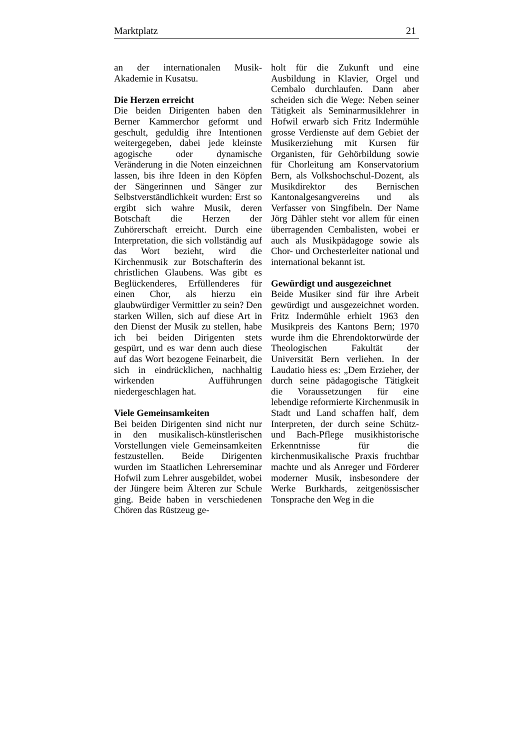Marktplatz 21
an der internationalen Musik-Akademie in Kusatsu.
Die Herzen erreicht
Die beiden Dirigenten haben den Berner Kammerchor geformt und geschult, geduldig ihre Intentionen weitergegeben, dabei jede kleinste agogische oder dynamische Veränderung in die Noten einzeichnen lassen, bis ihre Ideen in den Köpfen der Sängerinnen und Sänger zur Selbstverständlichkeit wurden: Erst so ergibt sich wahre Musik, deren Botschaft die Herzen der Zuhörerschaft erreicht. Durch eine Interpretation, die sich vollständig auf das Wort bezieht, wird die Kirchenmusik zur Botschafterin des christlichen Glaubens. Was gibt es Beglückenderes, Erfüllenderes für einen Chor, als hierzu ein glaubwürdiger Vermittler zu sein? Den starken Willen, sich auf diese Art in den Dienst der Musik zu stellen, habe ich bei beiden Dirigenten stets gespürt, und es war denn auch diese auf das Wort bezogene Feinarbeit, die sich in eindrücklichen, nachhaltig wirkenden Aufführungen niedergeschlagen hat.
Viele Gemeinsamkeiten
Bei beiden Dirigenten sind nicht nur in den musikalisch-künstlerischen Vorstellungen viele Gemeinsamkeiten festzustellen. Beide Dirigenten wurden im Staatlichen Lehrerseminar Hofwil zum Lehrer ausgebildet, wobei der Jüngere beim Älteren zur Schule ging. Beide haben in verschiedenen Chören das Rüstzeug ge-
holt für die Zukunft und eine Ausbildung in Klavier, Orgel und Cembalo durchlaufen. Dann aber scheiden sich die Wege: Neben seiner Tätigkeit als Seminarmusiklehrer in Hofwil erwarb sich Fritz Indermühle grosse Verdienste auf dem Gebiet der Musikerziehung mit Kursen für Organisten, für Gehörbildung sowie für Chorleitung am Konservatorium Bern, als Volkshochschul-Dozent, als Musikdirektor des Bernischen Kantonalgesangvereins und als Verfasser von Singfibeln. Der Name Jörg Dähler steht vor allem für einen überragenden Cembalisten, wobei er auch als Musikpädagoge sowie als Chor- und Orchesterleiter national und international bekannt ist.
Gewürdigt und ausgezeichnet
Beide Musiker sind für ihre Arbeit gewürdigt und ausgezeichnet worden. Fritz Indermühle erhielt 1963 den Musikpreis des Kantons Bern; 1970 wurde ihm die Ehrendoktorwürde der Theologischen Fakultät der Universität Bern verliehen. In der Laudatio hiess es: „Dem Erzieher, der durch seine pädagogische Tätigkeit die Voraussetzungen für eine lebendige reformierte Kirchenmusik in Stadt und Land schaffen half, dem Interpreten, der durch seine Schütz- und Bach-Pflege musikhistorische Erkenntnisse für die kirchenmusikalische Praxis fruchtbar machte und als Anreger und Förderer moderner Musik, insbesondere der Werke Burkhards, zeitgenössischer Tonsprache den Weg in die